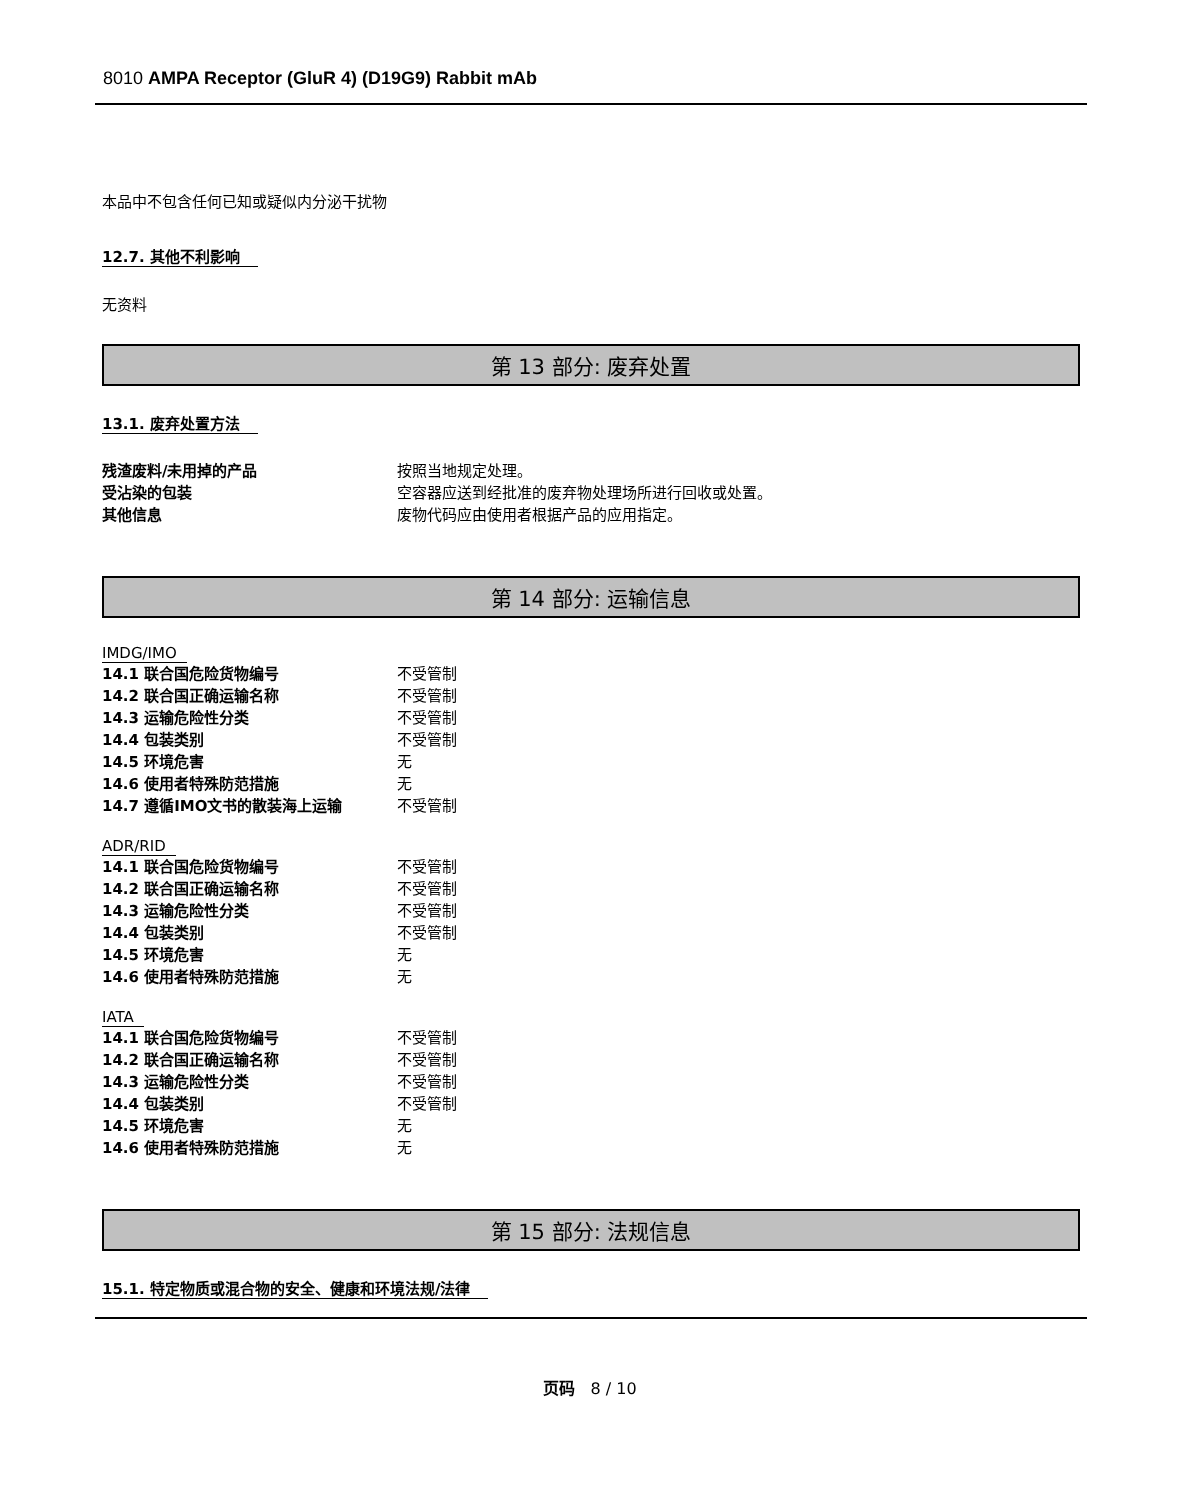8010 AMPA Receptor (GluR 4) (D19G9) Rabbit mAb
本品中不包含任何已知或疑似内分泌干扰物
12.7. 其他不利影响
无资料
第 13 部分: 废弃处置
13.1. 废弃处置方法
| 残渣废料/未用掉的产品 | 按照当地规定处理。 |
| 受沾染的包装 | 空容器应送到经批准的废弃物处理场所进行回收或处置。 |
| 其他信息 | 废物代码应由使用者根据产品的应用指定。 |
第 14 部分: 运输信息
IMDG/IMO
| 14.1 联合国危险货物编号 | 不受管制 |
| 14.2 联合国正确运输名称 | 不受管制 |
| 14.3 运输危险性分类 | 不受管制 |
| 14.4 包装类别 | 不受管制 |
| 14.5 环境危害 | 无 |
| 14.6 使用者特殊防范措施 | 无 |
| 14.7 遵循IMO文书的散装海上运输 | 不受管制 |
ADR/RID
| 14.1 联合国危险货物编号 | 不受管制 |
| 14.2 联合国正确运输名称 | 不受管制 |
| 14.3 运输危险性分类 | 不受管制 |
| 14.4 包装类别 | 不受管制 |
| 14.5 环境危害 | 无 |
| 14.6 使用者特殊防范措施 | 无 |
IATA
| 14.1 联合国危险货物编号 | 不受管制 |
| 14.2 联合国正确运输名称 | 不受管制 |
| 14.3 运输危险性分类 | 不受管制 |
| 14.4 包装类别 | 不受管制 |
| 14.5 环境危害 | 无 |
| 14.6 使用者特殊防范措施 | 无 |
第 15 部分: 法规信息
15.1. 特定物质或混合物的安全、健康和环境法规/法律
页码 8 / 10